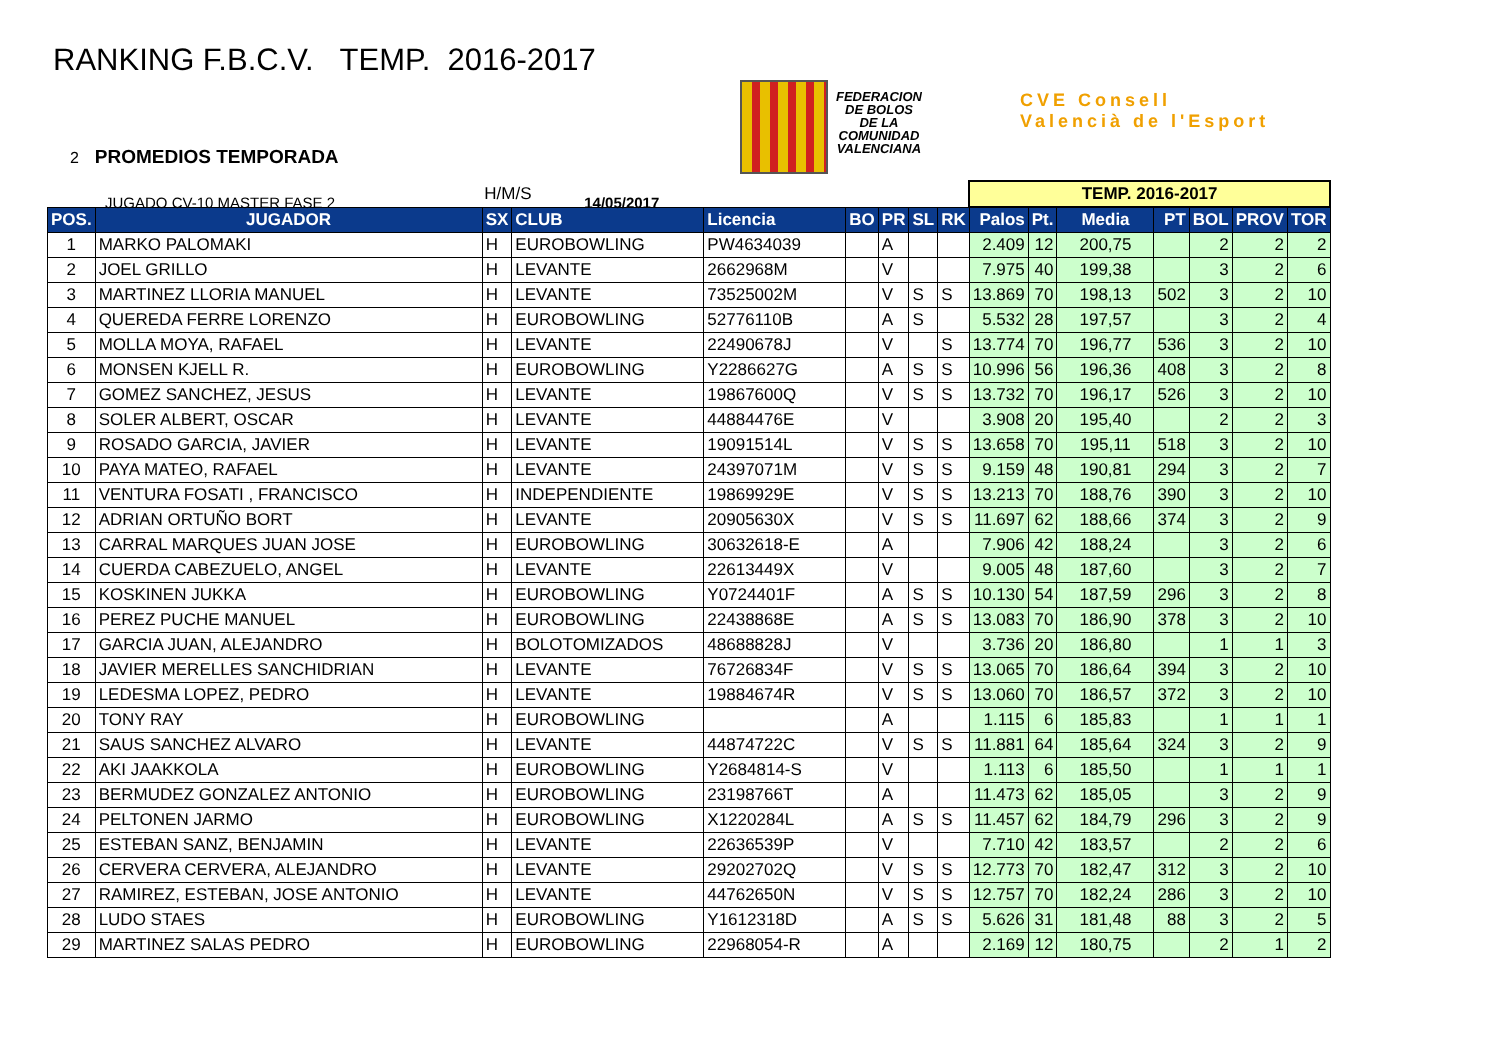RANKING F.B.C.V. TEMP. 2016-2017
2 PROMEDIOS TEMPORADA
JUGADO CV-10 MASTER FASE 2 14/05/2017
FEDERACION
DE BOLOS
DE LA
COMUNIDAD
VALENCIANA
CVE Consell
Valencià de l'Esport
| H/M/S | | | | | | | | | TEMP. 2016-2017 | | | | | | |
| POS. | JUGADOR | SX | CLUB | Licencia | BO | PR | SL | RK | Palos | Pt. | Media | PT | BOL | PROV | TOR |
| 1 | MARKO PALOMAKI | H | EUROBOWLING | PW4634039 | | A | | | 2.409 | 12 | 200,75 | | 2 | 2 | 2 |
| 2 | JOEL GRILLO | H | LEVANTE | 2662968M | | V | | | 7.975 | 40 | 199,38 | | 3 | 2 | 6 |
| 3 | MARTINEZ LLORIA MANUEL | H | LEVANTE | 73525002M | | V | S | S | 13.869 | 70 | 198,13 | 502 | 3 | 2 | 10 |
| 4 | QUEREDA FERRE LORENZO | H | EUROBOWLING | 52776110B | | A | S | | 5.532 | 28 | 197,57 | | 3 | 2 | 4 |
| 5 | MOLLA MOYA, RAFAEL | H | LEVANTE | 22490678J | | V | | S | 13.774 | 70 | 196,77 | 536 | 3 | 2 | 10 |
| 6 | MONSEN KJELL R. | H | EUROBOWLING | Y2286627G | | A | S | S | 10.996 | 56 | 196,36 | 408 | 3 | 2 | 8 |
| 7 | GOMEZ SANCHEZ, JESUS | H | LEVANTE | 19867600Q | | V | S | S | 13.732 | 70 | 196,17 | 526 | 3 | 2 | 10 |
| 8 | SOLER ALBERT, OSCAR | H | LEVANTE | 44884476E | | V | | | 3.908 | 20 | 195,40 | | 2 | 2 | 3 |
| 9 | ROSADO GARCIA, JAVIER | H | LEVANTE | 19091514L | | V | S | S | 13.658 | 70 | 195,11 | 518 | 3 | 2 | 10 |
| 10 | PAYA MATEO, RAFAEL | H | LEVANTE | 24397071M | | V | S | S | 9.159 | 48 | 190,81 | 294 | 3 | 2 | 7 |
| 11 | VENTURA FOSATI , FRANCISCO | H | INDEPENDIENTE | 19869929E | | V | S | S | 13.213 | 70 | 188,76 | 390 | 3 | 2 | 10 |
| 12 | ADRIAN ORTUÑO BORT | H | LEVANTE | 20905630X | | V | S | S | 11.697 | 62 | 188,66 | 374 | 3 | 2 | 9 |
| 13 | CARRAL MARQUES JUAN JOSE | H | EUROBOWLING | 30632618-E | | A | | | 7.906 | 42 | 188,24 | | 3 | 2 | 6 |
| 14 | CUERDA CABEZUELO, ANGEL | H | LEVANTE | 22613449X | | V | | | 9.005 | 48 | 187,60 | | 3 | 2 | 7 |
| 15 | KOSKINEN JUKKA | H | EUROBOWLING | Y0724401F | | A | S | S | 10.130 | 54 | 187,59 | 296 | 3 | 2 | 8 |
| 16 | PEREZ PUCHE MANUEL | H | EUROBOWLING | 22438868E | | A | S | S | 13.083 | 70 | 186,90 | 378 | 3 | 2 | 10 |
| 17 | GARCIA JUAN, ALEJANDRO | H | BOLOTOMIZADOS | 48688828J | | V | | | 3.736 | 20 | 186,80 | | 1 | 1 | 3 |
| 18 | JAVIER MERELLES SANCHIDRIAN | H | LEVANTE | 76726834F | | V | S | S | 13.065 | 70 | 186,64 | 394 | 3 | 2 | 10 |
| 19 | LEDESMA LOPEZ, PEDRO | H | LEVANTE | 19884674R | | V | S | S | 13.060 | 70 | 186,57 | 372 | 3 | 2 | 10 |
| 20 | TONY RAY | H | EUROBOWLING | | | A | | | 1.115 | 6 | 185,83 | | 1 | 1 | 1 |
| 21 | SAUS SANCHEZ ALVARO | H | LEVANTE | 44874722C | | V | S | S | 11.881 | 64 | 185,64 | 324 | 3 | 2 | 9 |
| 22 | AKI JAAKKOLA | H | EUROBOWLING | Y2684814-S | | V | | | 1.113 | 6 | 185,50 | | 1 | 1 | 1 |
| 23 | BERMUDEZ GONZALEZ ANTONIO | H | EUROBOWLING | 23198766T | | A | | | 11.473 | 62 | 185,05 | | 3 | 2 | 9 |
| 24 | PELTONEN JARMO | H | EUROBOWLING | X1220284L | | A | S | S | 11.457 | 62 | 184,79 | 296 | 3 | 2 | 9 |
| 25 | ESTEBAN SANZ, BENJAMIN | H | LEVANTE | 22636539P | | V | | | 7.710 | 42 | 183,57 | | 2 | 2 | 6 |
| 26 | CERVERA CERVERA, ALEJANDRO | H | LEVANTE | 29202702Q | | V | S | S | 12.773 | 70 | 182,47 | 312 | 3 | 2 | 10 |
| 27 | RAMIREZ, ESTEBAN, JOSE ANTONIO | H | LEVANTE | 44762650N | | V | S | S | 12.757 | 70 | 182,24 | 286 | 3 | 2 | 10 |
| 28 | LUDO STAES | H | EUROBOWLING | Y1612318D | | A | S | S | 5.626 | 31 | 181,48 | 88 | 3 | 2 | 5 |
| 29 | MARTINEZ SALAS PEDRO | H | EUROBOWLING | 22968054-R | | A | | | 2.169 | 12 | 180,75 | | 2 | 1 | 2 |